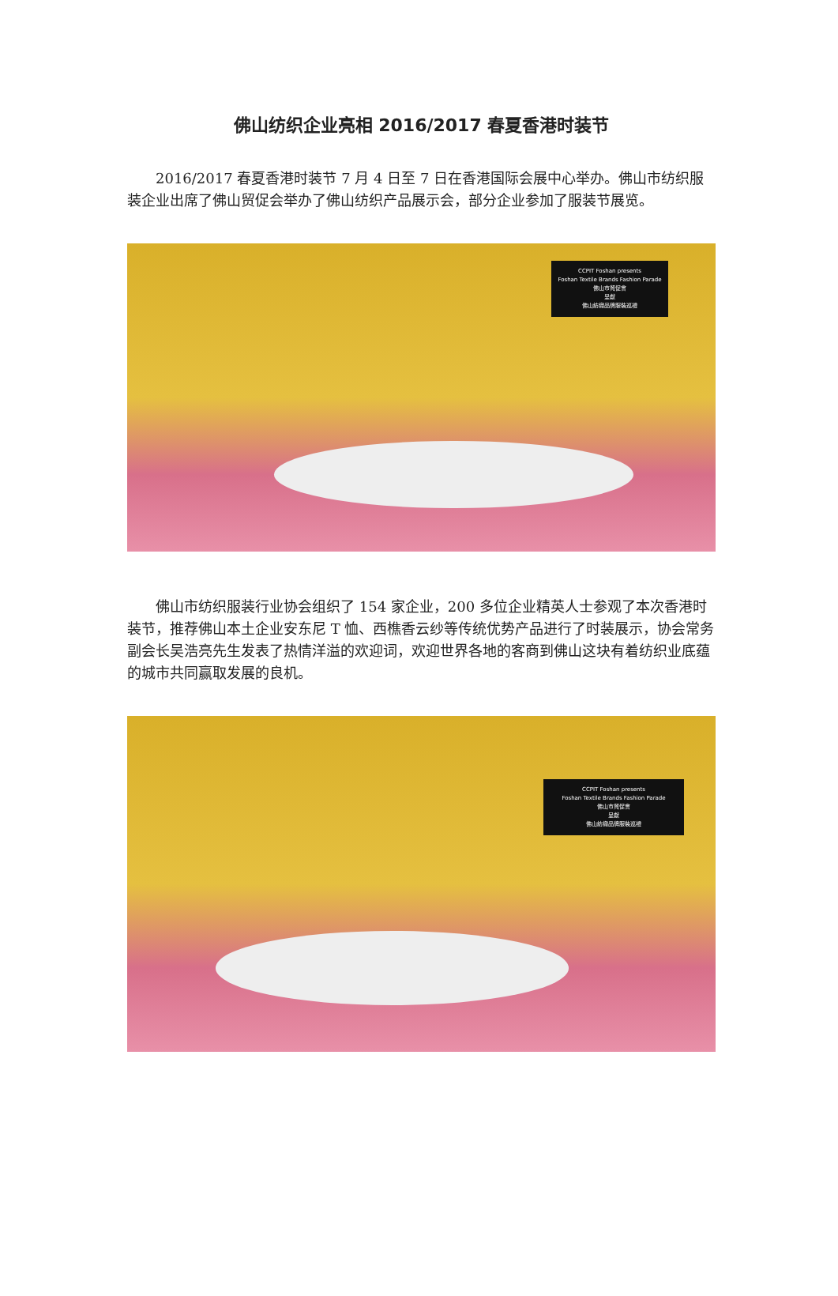佛山纺织企业亮相 2016/2017 春夏香港时装节
2016/2017 春夏香港时装节 7 月 4 日至 7 日在香港国际会展中心举办。佛山市纺织服装企业出席了佛山贸促会举办了佛山纺织产品展示会，部分企业参加了服装节展览。
CCPIT Foshan presents
Foshan Textile Brands Fashion Parade
佛山市貿促會
呈獻
佛山紡織品牌服裝巡禮
佛山市纺织服装行业协会组织了 154 家企业，200 多位企业精英人士参观了本次香港时装节，推荐佛山本土企业安东尼 T 恤、西樵香云纱等传统优势产品进行了时装展示，协会常务副会长吴浩亮先生发表了热情洋溢的欢迎词，欢迎世界各地的客商到佛山这块有着纺织业底蕴的城市共同赢取发展的良机。
CCPIT Foshan presents
Foshan Textile Brands Fashion Parade
佛山市貿促會
呈獻
佛山紡織品牌服裝巡禮